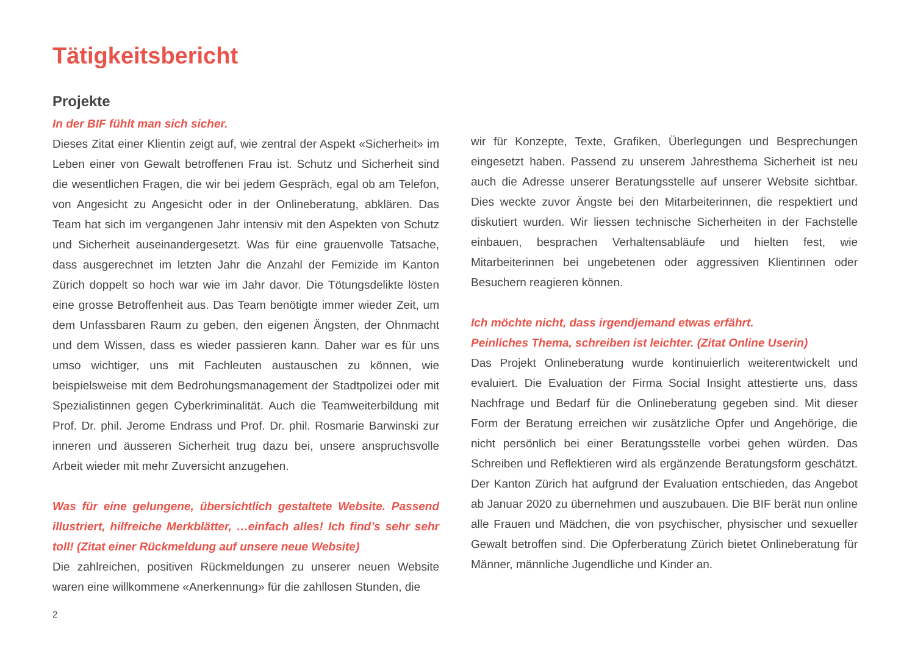Tätigkeitsbericht
Projekte
In der BIF fühlt man sich sicher.
Dieses Zitat einer Klientin zeigt auf, wie zentral der Aspekt «Sicherheit» im Leben einer von Gewalt betroffenen Frau ist. Schutz und Sicherheit sind die wesentlichen Fragen, die wir bei jedem Gespräch, egal ob am Telefon, von Angesicht zu Angesicht oder in der Onlineberatung, abklären. Das Team hat sich im vergangenen Jahr intensiv mit den Aspekten von Schutz und Sicherheit auseinandergesetzt. Was für eine grauenvolle Tatsache, dass ausgerechnet im letzten Jahr die Anzahl der Femizide im Kanton Zürich doppelt so hoch war wie im Jahr davor. Die Tötungsdelikte lösten eine grosse Betroffenheit aus. Das Team benötigte immer wieder Zeit, um dem Unfassbaren Raum zu geben, den eigenen Ängsten, der Ohnmacht und dem Wissen, dass es wieder passieren kann. Daher war es für uns umso wichtiger, uns mit Fachleuten austauschen zu können, wie beispielsweise mit dem Bedrohungsmanagement der Stadtpolizei oder mit Spezialistinnen gegen Cyberkriminalität. Auch die Teamweiterbildung mit Prof. Dr. phil. Jerome Endrass und Prof. Dr. phil. Rosmarie Barwinski zur inneren und äusseren Sicherheit trug dazu bei, unsere anspruchsvolle Arbeit wieder mit mehr Zuversicht anzugehen.
Was für eine gelungene, übersichtlich gestaltete Website. Passend illustriert, hilfreiche Merkblätter, …einfach alles! Ich find’s sehr sehr toll! (Zitat einer Rückmeldung auf unsere neue Website)
Die zahlreichen, positiven Rückmeldungen zu unserer neuen Website waren eine willkommene «Anerkennung» für die zahllosen Stunden, die
wir für Konzepte, Texte, Grafiken, Überlegungen und Besprechungen eingesetzt haben. Passend zu unserem Jahresthema Sicherheit ist neu auch die Adresse unserer Beratungsstelle auf unserer Website sichtbar. Dies weckte zuvor Ängste bei den Mitarbeiterinnen, die respektiert und diskutiert wurden. Wir liessen technische Sicherheiten in der Fachstelle einbauen, besprachen Verhaltensabläufe und hielten fest, wie Mitarbeiterinnen bei ungebetenen oder aggressiven Klientinnen oder Besuchern reagieren können.
Ich möchte nicht, dass irgendjemand etwas erfährt.
Peinliches Thema, schreiben ist leichter. (Zitat Online Userin)
Das Projekt Onlineberatung wurde kontinuierlich weiterentwickelt und evaluiert. Die Evaluation der Firma Social Insight attestierte uns, dass Nachfrage und Bedarf für die Onlineberatung gegeben sind. Mit dieser Form der Beratung erreichen wir zusätzliche Opfer und Angehörige, die nicht persönlich bei einer Beratungsstelle vorbei gehen würden. Das Schreiben und Reflektieren wird als ergänzende Beratungsform geschätzt. Der Kanton Zürich hat aufgrund der Evaluation entschieden, das Angebot ab Januar 2020 zu übernehmen und auszubauen. Die BIF berät nun online alle Frauen und Mädchen, die von psychischer, physischer und sexueller Gewalt betroffen sind. Die Opferberatung Zürich bietet Onlineberatung für Männer, männliche Jugendliche und Kinder an.
2